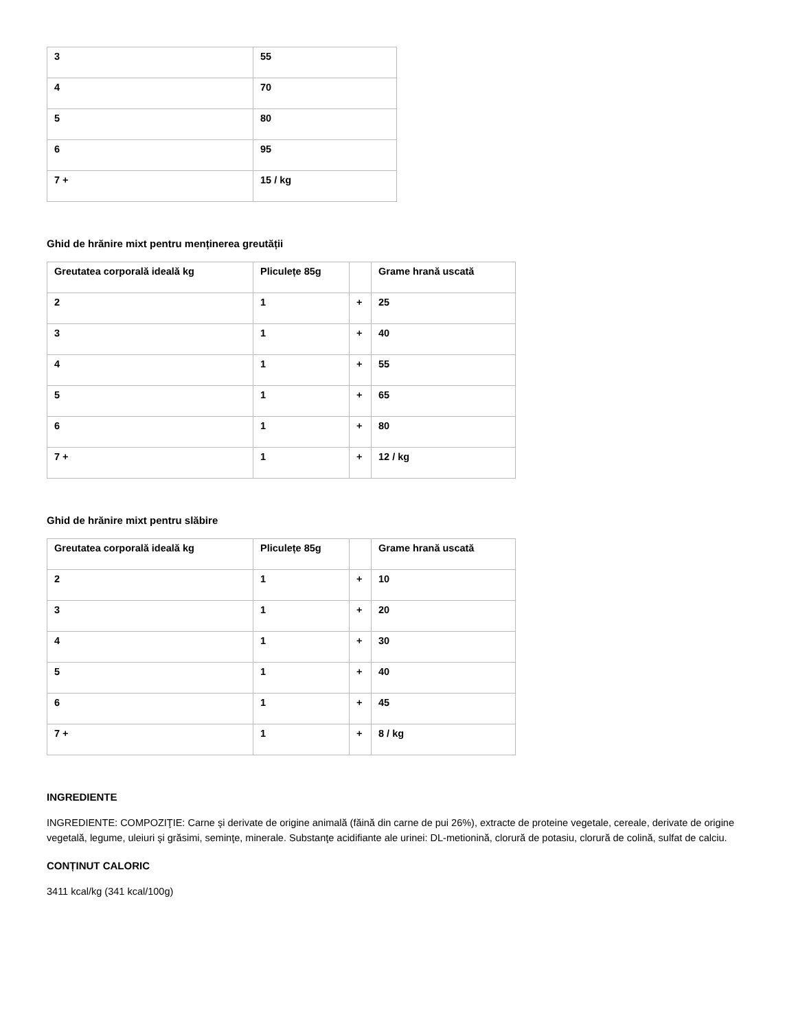| 3 | 55 |
| 4 | 70 |
| 5 | 80 |
| 6 | 95 |
| 7 + | 15 / kg |
Ghid de hrănire mixt pentru menținerea greutății
| Greutatea corporală ideală kg | Pliculețe 85g | | Grame hrană uscată |
| 2 | 1 | + | 25 |
| 3 | 1 | + | 40 |
| 4 | 1 | + | 55 |
| 5 | 1 | + | 65 |
| 6 | 1 | + | 80 |
| 7 + | 1 | + | 12 / kg |
Ghid de hrănire mixt pentru slăbire
| Greutatea corporală ideală kg | Pliculețe 85g | | Grame hrană uscată |
| 2 | 1 | + | 10 |
| 3 | 1 | + | 20 |
| 4 | 1 | + | 30 |
| 5 | 1 | + | 40 |
| 6 | 1 | + | 45 |
| 7 + | 1 | + | 8 / kg |
INGREDIENTE
INGREDIENTE: COMPOZIŢIE: Carne şi derivate de origine animală (făină din carne de pui 26%), extracte de proteine vegetale, cereale, derivate de origine vegetală, legume, uleiuri şi grăsimi, seminţe, minerale. Substanţe acidifiante ale urinei: DL-metionină, clorură de potasiu, clorură de colină, sulfat de calciu.
CONȚINUT CALORIC
3411 kcal/kg (341 kcal/100g)